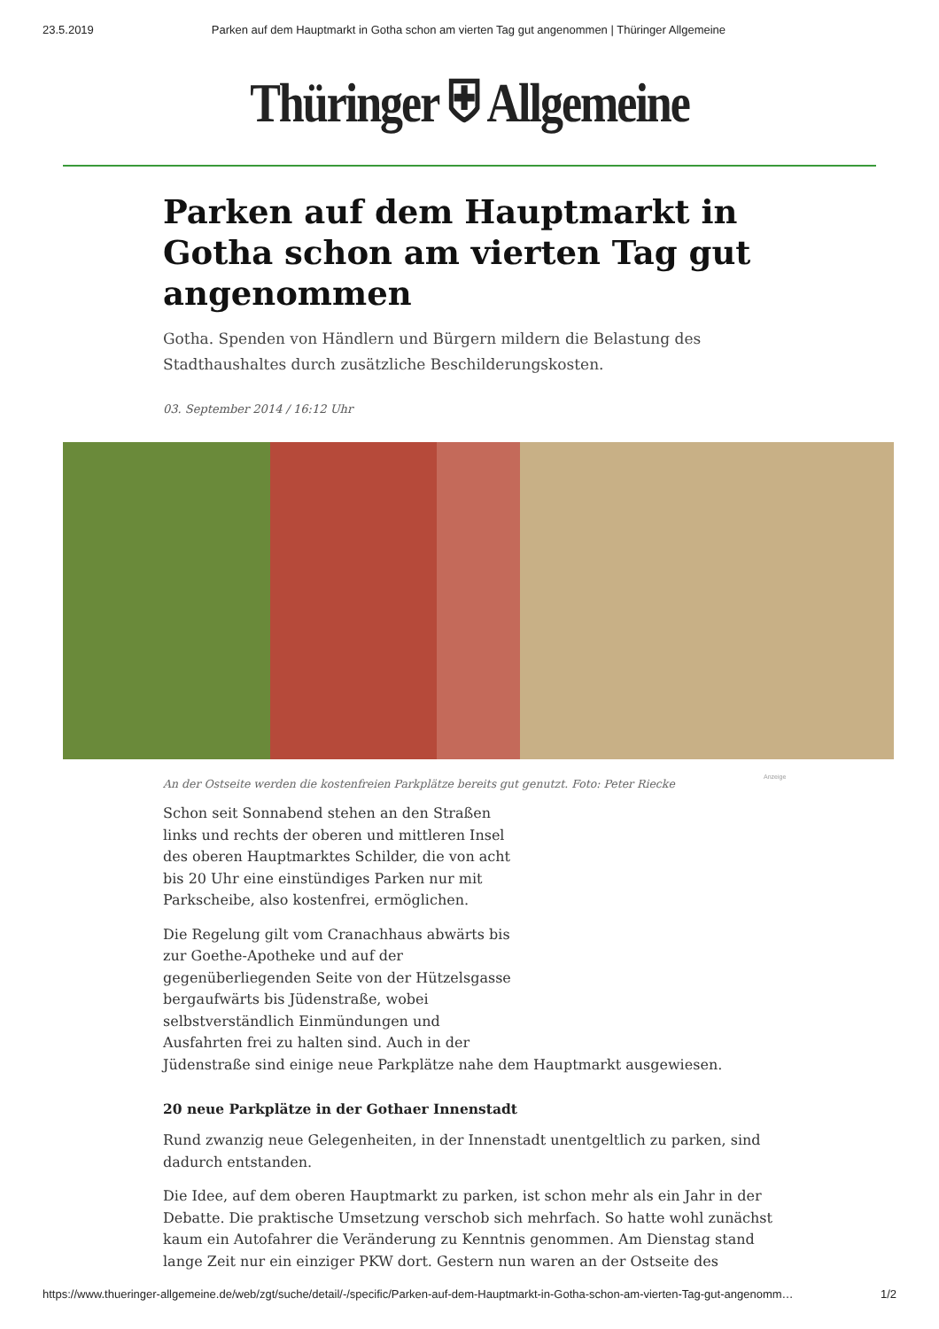23.5.2019 Parken auf dem Hauptmarkt in Gotha schon am vierten Tag gut angenommen | Thüringer Allgemeine
Thüringer ⛨ Allgemeine
Parken auf dem Hauptmarkt in Gotha schon am vierten Tag gut angenommen
Gotha. Spenden von Händlern und Bürgern mildern die Belastung des Stadthaushaltes durch zusätzliche Beschilderungskosten.
03. September 2014 / 16:12 Uhr
An der Ostseite werden die kostenfreien Parkplätze bereits gut genutzt. Foto: Peter Riecke
Anzeige
Schon seit Sonnabend stehen an den Straßen links und rechts der oberen und mittleren Insel des oberen Hauptmarktes Schilder, die von acht bis 20 Uhr eine einstündiges Parken nur mit Parkscheibe, also kostenfrei, ermöglichen.
Die Regelung gilt vom Cranachhaus abwärts bis zur Goethe-Apotheke und auf der gegenüberliegenden Seite von der Hützelsgasse bergaufwärts bis Jüdenstraße, wobei selbstverständlich Einmündungen und Ausfahrten frei zu halten sind. Auch in der
Jüdenstraße sind einige neue Parkplätze nahe dem Hauptmarkt ausgewiesen.
20 neue Parkplätze in der Gothaer Innenstadt
Rund zwanzig neue Gelegenheiten, in der Innenstadt unentgeltlich zu parken, sind dadurch entstanden.
Die Idee, auf dem oberen Hauptmarkt zu parken, ist schon mehr als ein Jahr in der Debatte. Die praktische Umsetzung verschob sich mehrfach. So hatte wohl zunächst kaum ein Autofahrer die Veränderung zu Kenntnis genommen. Am Dienstag stand lange Zeit nur ein einziger PKW dort. Gestern nun waren an der Ostseite des
https://www.thueringer-allgemeine.de/web/zgt/suche/detail/-/specific/Parken-auf-dem-Hauptmarkt-in-Gotha-schon-am-vierten-Tag-gut-angenomm… 1/2